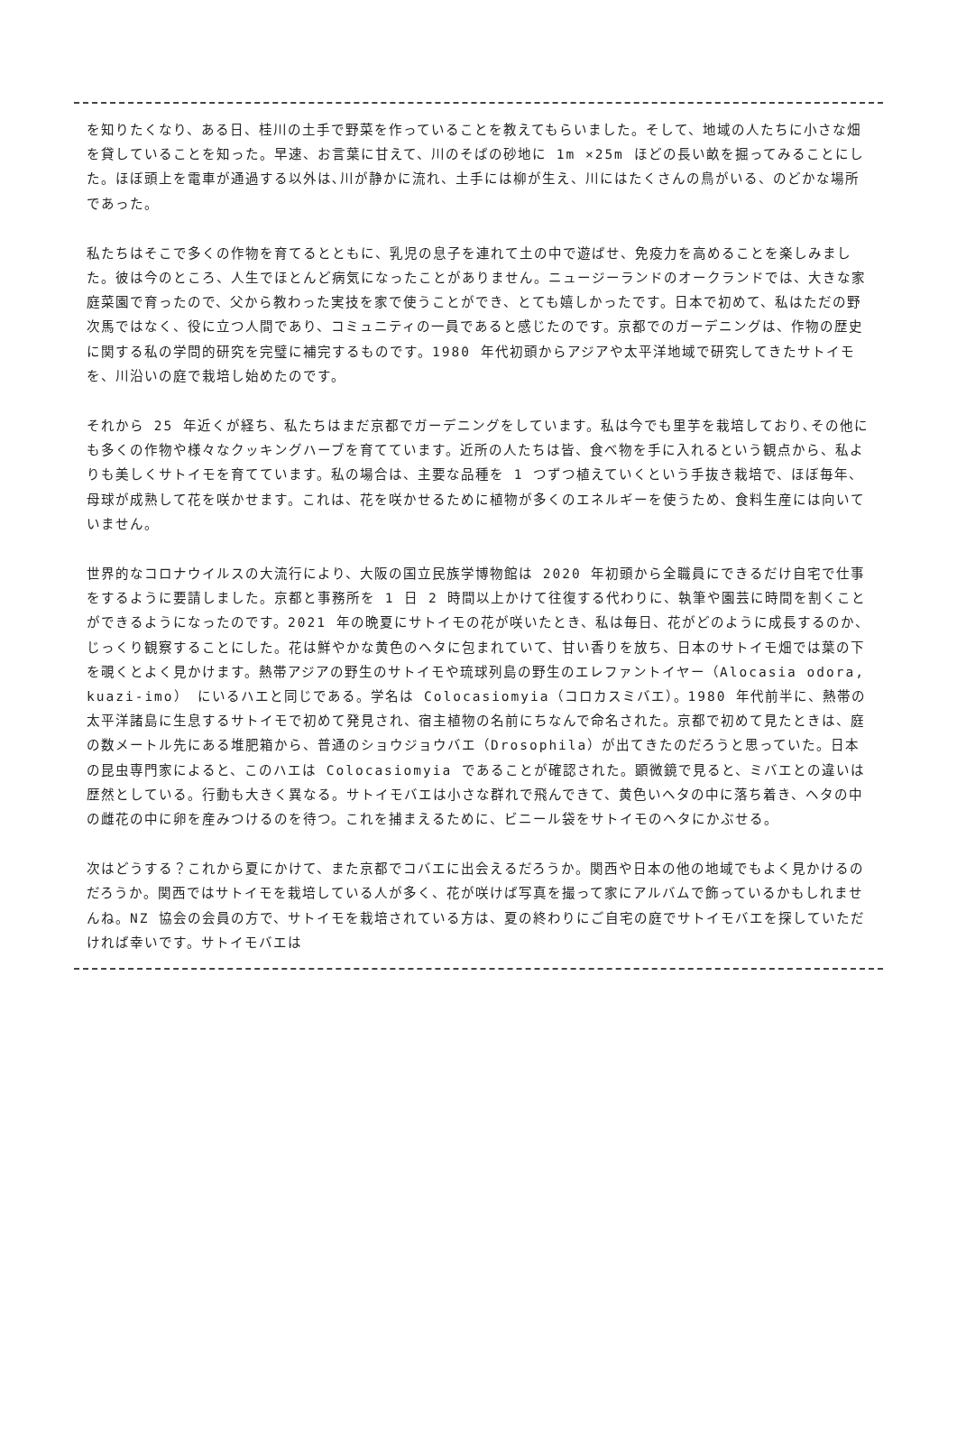を知りたくなり、ある日、桂川の土手で野菜を作っていることを教えてもらいました。そして、地域の人たちに小さな畑を貸していることを知った。早速、お言葉に甘えて、川のそばの砂地に 1m ×25m ほどの長い畝を掘ってみることにした。ほぼ頭上を電車が通過する以外は､川が静かに流れ、土手には柳が生え、川にはたくさんの鳥がいる、のどかな場所であった。
私たちはそこで多くの作物を育てるとともに、乳児の息子を連れて土の中で遊ばせ、免疫力を高めることを楽しみました。彼は今のところ、人生でほとんど病気になったことがありません。ニュージーランドのオークランドでは、大きな家庭菜園で育ったので、父から教わった実技を家で使うことができ、とても嬉しかったです。日本で初めて、私はただの野次馬ではなく、役に立つ人間であり、コミュニティの一員であると感じたのです。京都でのガーデニングは、作物の歴史に関する私の学問的研究を完璧に補完するものです。1980 年代初頭からアジアや太平洋地域で研究してきたサトイモを、川沿いの庭で栽培し始めたのです。
それから 25 年近くが経ち、私たちはまだ京都でガーデニングをしています。私は今でも里芋を栽培しており､その他にも多くの作物や様々なクッキングハーブを育てています。近所の人たちは皆、食べ物を手に入れるという観点から、私よりも美しくサトイモを育てています。私の場合は、主要な品種を 1 つずつ植えていくという手抜き栽培で、ほぼ毎年、母球が成熟して花を咲かせます。これは、花を咲かせるために植物が多くのエネルギーを使うため、食料生産には向いていません。
世界的なコロナウイルスの大流行により、大阪の国立民族学博物館は 2020 年初頭から全職員にできるだけ自宅で仕事をするように要請しました。京都と事務所を 1 日 2 時間以上かけて往復する代わりに、執筆や園芸に時間を割くことができるようになったのです。2021 年の晩夏にサトイモの花が咲いたとき、私は毎日、花がどのように成長するのか、じっくり観察することにした。花は鮮やかな黄色のヘタに包まれていて、甘い香りを放ち、日本のサトイモ畑では葉の下を覗くとよく見かけます。熱帯アジアの野生のサトイモや琉球列島の野生のエレファントイヤー（Alocasia odora, kuazi-imo） にいるハエと同じである。学名は Colocasiomyia（コロカスミバエ）。1980 年代前半に、熱帯の太平洋諸島に生息するサトイモで初めて発見され、宿主植物の名前にちなんで命名された。京都で初めて見たときは、庭の数メートル先にある堆肥箱から、普通のショウジョウバエ（Drosophila）が出てきたのだろうと思っていた。日本の昆虫専門家によると、このハエは Colocasiomyia であることが確認された。顕微鏡で見ると、ミバエとの違いは歴然としている。行動も大きく異なる。サトイモバエは小さな群れで飛んできて、黄色いヘタの中に落ち着き、ヘタの中の雌花の中に卵を産みつけるのを待つ。これを捕まえるために、ビニール袋をサトイモのヘタにかぶせる。
次はどうする？これから夏にかけて、また京都でコバエに出会えるだろうか。関西や日本の他の地域でもよく見かけるのだろうか。関西ではサトイモを栽培している人が多く、花が咲けば写真を撮って家にアルバムで飾っているかもしれませんね。NZ 協会の会員の方で、サトイモを栽培されている方は、夏の終わりにご自宅の庭でサトイモバエを探していただければ幸いです。サトイモバエは